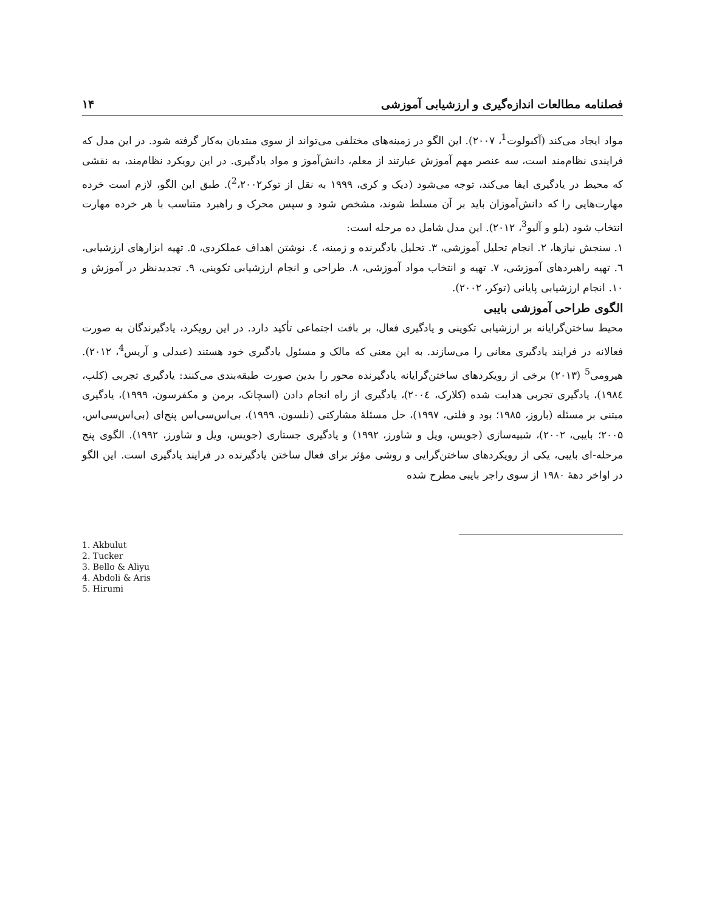فصلنامه مطالعات اندازه‌گیری و ارزشیابی آموزشی ۱۴
مواد ایجاد می‌کند (آکبولوت<sup>1</sup>، ۲۰۰۷). این الگو در زمینه‌های مختلفی می‌تواند از سوی مبتدیان به‌کار گرفته شود. در این مدل که فرایندی نظام‌مند است، سه عنصر مهم آموزش عبارتند از معلم، دانش‌آموز و مواد یادگیری. در این رویکرد نظام‌مند، به نقشی که محیط در یادگیری ایفا می‌کند، توجه می‌شود (دیک و کری، ۱۹۹۹ به نقل از توکر<sup>2</sup>،۲۰۰۲). طبق این الگو، لازم است خرده مهارت‌هایی را که دانش‌آموزان باید بر آن مسلط شوند، مشخص شود و سپس محرک و راهبرد متناسب با هر خرده مهارت انتخاب شود (بلو و آلیو<sup>3</sup>، ۲۰۱۲). این مدل شامل ده مرحله است:
۱. سنجش نیازها، ۲. انجام تحلیل آموزشی، ۳. تحلیل یادگیرنده و زمینه، ٤. نوشتن اهداف عملکردی، ۵. تهیه ابزارهای ارزشیابی، ٦. تهیه راهبردهای آموزشی، ۷. تهیه و انتخاب مواد آموزشی، ۸. طراحی و انجام ارزشیابی تکوینی، ۹. تجدیدنظر در آموزش و ۱۰. انجام ارزشیابی پایانی (توکر، ۲۰۰۲).
الگوی طراحی آموزشی بایبی
محیط ساختن‌گرایانه بر ارزشیابی تکوینی و یادگیری فعال، بر بافت اجتماعی تأکید دارد. در این رویکرد، یادگیرندگان به صورت فعالانه در فرایند یادگیری معانی را می‌سازند. به این معنی که مالک و مسئول یادگیری خود هستند (عبدلی و آریس<sup>4</sup>، ۲۰۱۲). هیرومی<sup>5</sup> (۲۰۱۳) برخی از رویکردهای ساختن‌گرایانه یادگیرنده محور را بدین صورت طبقه‌بندی می‌کنند: یادگیری تجربی (کلب، ۱۹۸٤)، یادگیری تجربی هدایت شده (کلارک، ۲۰۰٤)، یادگیری از راه انجام دادن (اسچانک، برمن و مکفرسون، ۱۹۹۹)، یادگیری مبتنی بر مسئله (باروز، ۱۹۸۵؛ بود و فلتی، ۱۹۹۷)، حل مسئلهٔ مشارکتی (نلسون، ۱۹۹۹)، بی‌اس‌سی‌اس پنج‌ای (بی‌اس‌سی‌اس، ۲۰۰۵؛ بایبی، ۲۰۰۲)، شبیه‌سازی (جویس، ویل و شاورز، ۱۹۹۲) و یادگیری جستاری (جویس، ویل و شاورز، ۱۹۹۲). الگوی پنج مرحله-ای بایبی، یکی از رویکردهای ساختن‌گرایی و روشی مؤثر برای فعال ساختن یادگیرنده در فرایند یادگیری است. این الگو در اواخر دههٔ ۱۹۸۰ از سوی راجر بایبی مطرح شده
1. Akbulut
2. Tucker
3. Bello & Aliyu
4. Abdoli & Aris
5. Hirumi